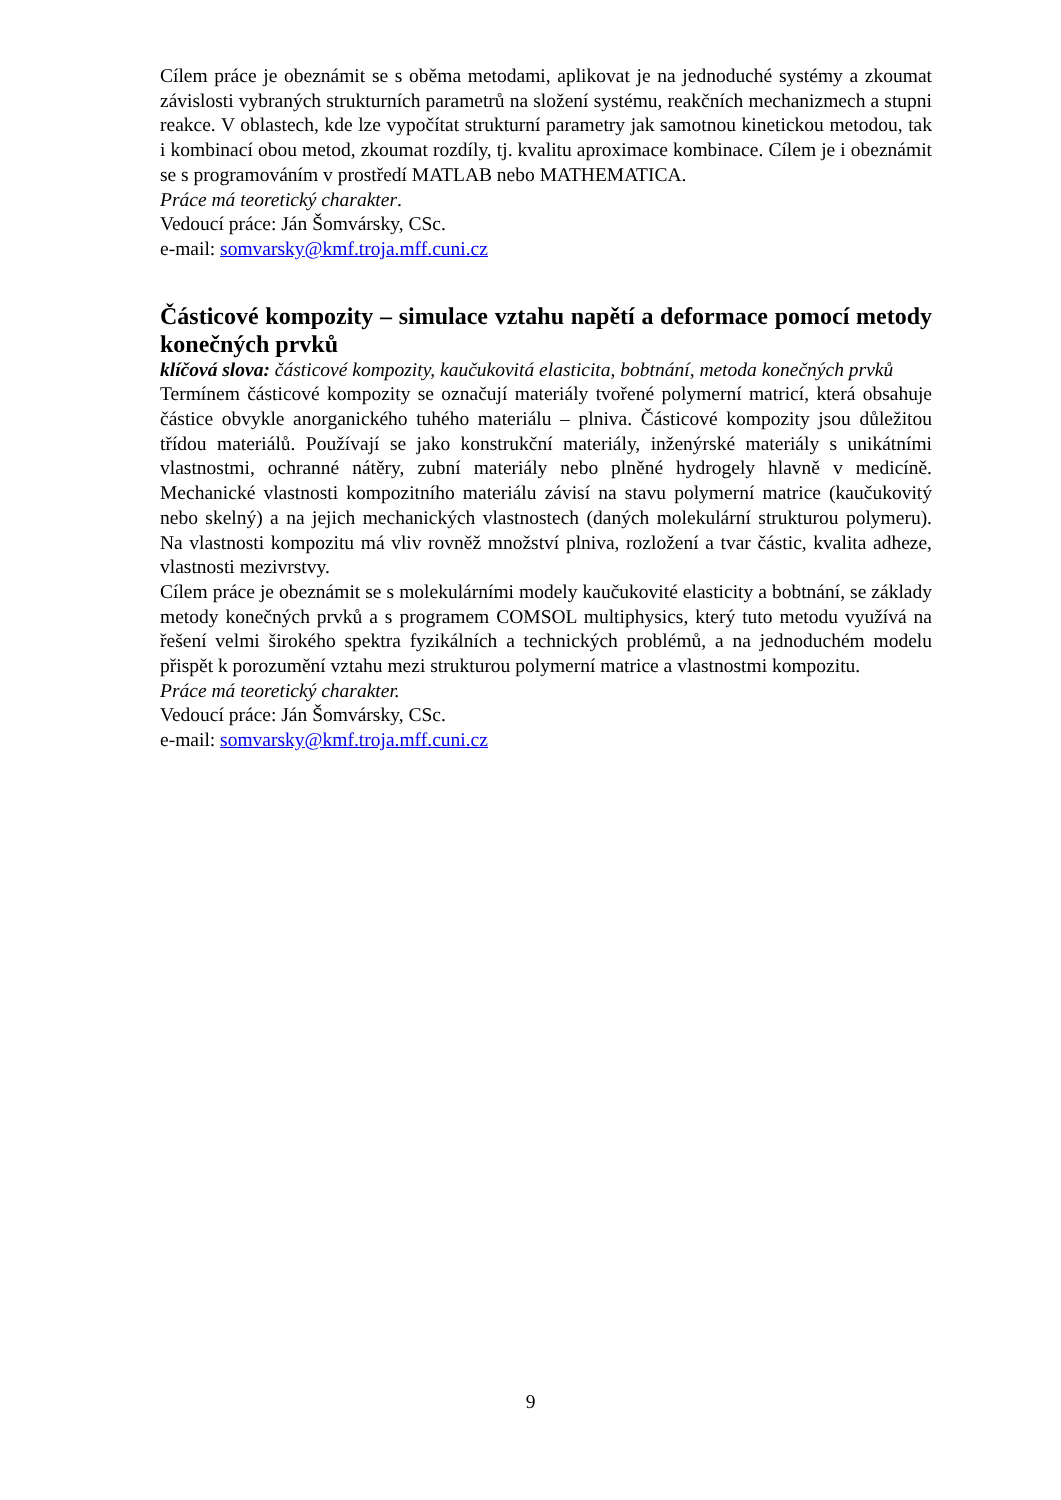Cílem práce je obeznámit se s oběma metodami, aplikovat je na jednoduché systémy a zkoumat závislosti vybraných strukturních parametrů na složení systému, reakčních mechanizmech a stupni reakce. V oblastech, kde lze vypočítat strukturní parametry jak samotnou kinetickou metodou, tak i kombinací obou metod, zkoumat rozdíly, tj. kvalitu aproximace kombinace. Cílem je i obeznámit se s programováním v prostředí MATLAB nebo MATHEMATICA.
Práce má teoretický charakter.
Vedoucí práce: Ján Šomvársky, CSc.
e-mail: somvarsky@kmf.troja.mff.cuni.cz
Částicové kompozity – simulace vztahu napětí a deformace pomocí metody konečných prvků
klíčová slova: částicové kompozity, kaučukovitá elasticita, bobtnání, metoda konečných prvků
Termínem částicové kompozity se označují materiály tvořené polymerní matricí, která obsahuje částice obvykle anorganického tuhého materiálu – plniva. Částicové kompozity jsou důležitou třídou materiálů. Používají se jako konstrukční materiály, inženýrské materiály s unikátními vlastnostmi, ochranné nátěry, zubní materiály nebo plněné hydrogely hlavně v medicíně. Mechanické vlastnosti kompozitního materiálu závisí na stavu polymerní matrice (kaučukovitý nebo skelný) a na jejich mechanických vlastnostech (daných molekulární strukturou polymeru). Na vlastnosti kompozitu má vliv rovněž množství plniva, rozložení a tvar částic, kvalita adheze, vlastnosti mezivrstvy.
Cílem práce je obeznámit se s molekulárními modely kaučukovité elasticity a bobtnání, se základy metody konečných prvků a s programem COMSOL multiphysics, který tuto metodu využívá na řešení velmi širokého spektra fyzikálních a technických problémů, a na jednoduchém modelu přispět k porozumění vztahu mezi strukturou polymerní matrice a vlastnostmi kompozitu.
Práce má teoretický charakter.
Vedoucí práce: Ján Šomvársky, CSc.
e-mail: somvarsky@kmf.troja.mff.cuni.cz
9